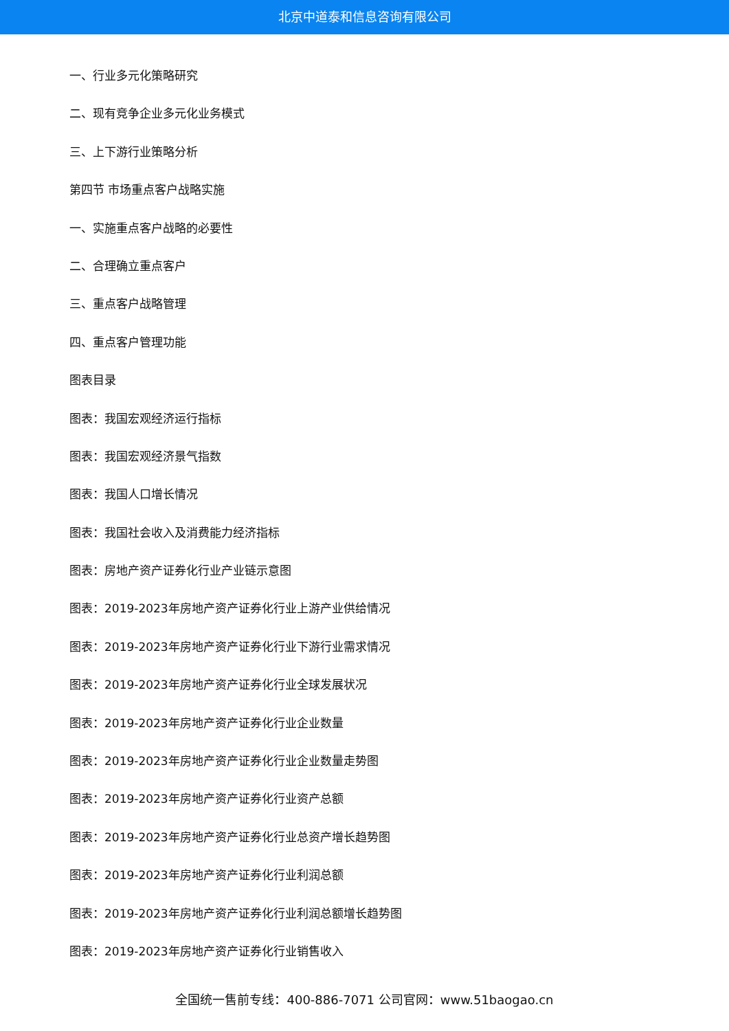北京中道泰和信息咨询有限公司
一、行业多元化策略研究
二、现有竞争企业多元化业务模式
三、上下游行业策略分析
第四节 市场重点客户战略实施
一、实施重点客户战略的必要性
二、合理确立重点客户
三、重点客户战略管理
四、重点客户管理功能
图表目录
图表：我国宏观经济运行指标
图表：我国宏观经济景气指数
图表：我国人口增长情况
图表：我国社会收入及消费能力经济指标
图表：房地产资产证券化行业产业链示意图
图表：2019-2023年房地产资产证券化行业上游产业供给情况
图表：2019-2023年房地产资产证券化行业下游行业需求情况
图表：2019-2023年房地产资产证券化行业全球发展状况
图表：2019-2023年房地产资产证券化行业企业数量
图表：2019-2023年房地产资产证券化行业企业数量走势图
图表：2019-2023年房地产资产证券化行业资产总额
图表：2019-2023年房地产资产证券化行业总资产增长趋势图
图表：2019-2023年房地产资产证券化行业利润总额
图表：2019-2023年房地产资产证券化行业利润总额增长趋势图
图表：2019-2023年房地产资产证券化行业销售收入
全国统一售前专线：400-886-7071 公司官网：www.51baogao.cn